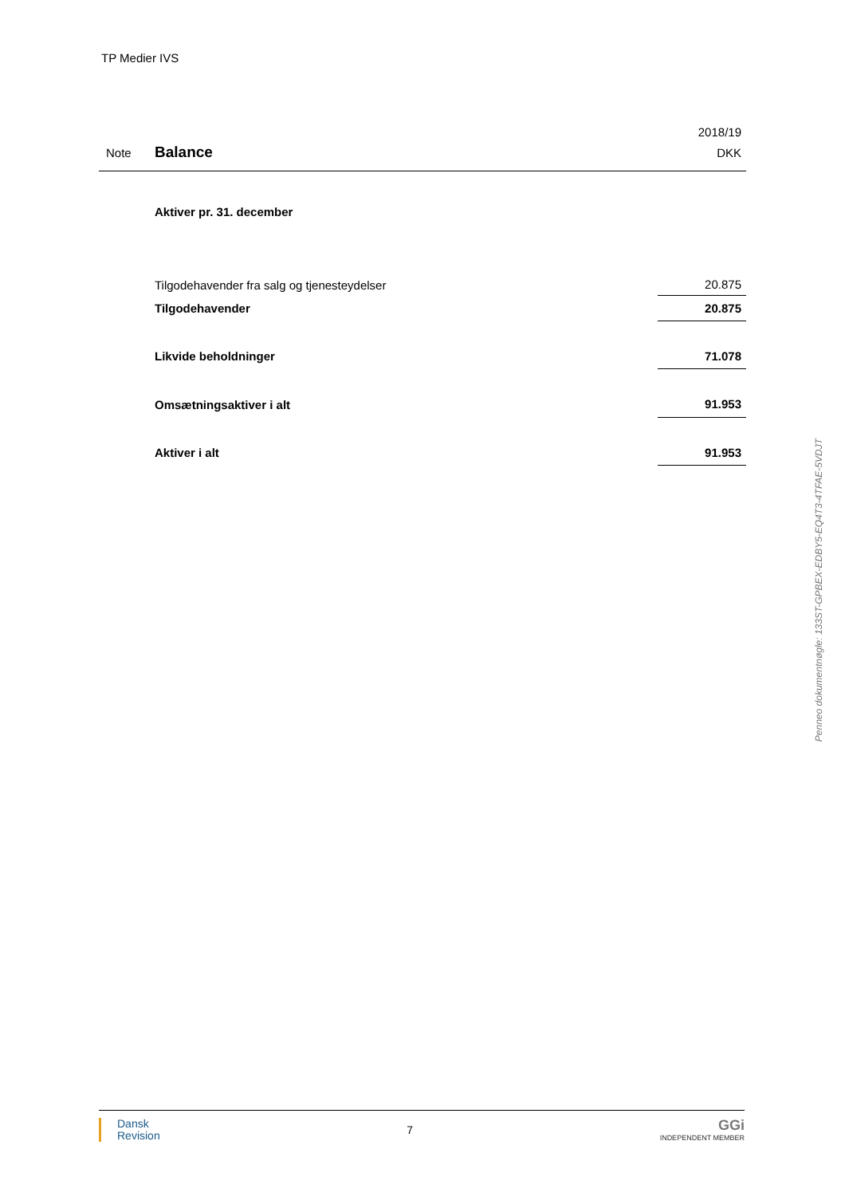TP Medier IVS
| | | 2018/19 |
| Note | Balance | DKK |
| | Aktiver pr. 31. december | |
| | Tilgodehavender fra salg og tjenesteydelser | 20.875 |
| | Tilgodehavender | 20.875 |
| | Likvide beholdninger | 71.078 |
| | Omsætningsaktiver i alt | 91.953 |
| | Aktiver i alt | 91.953 |
Penneo dokumentnøgle: 133ST-GPBEX-EDBY5-EQ4T3-4TFAE-5VDJT
Dansk
Revision
7
GGi
INDEPENDENT MEMBER